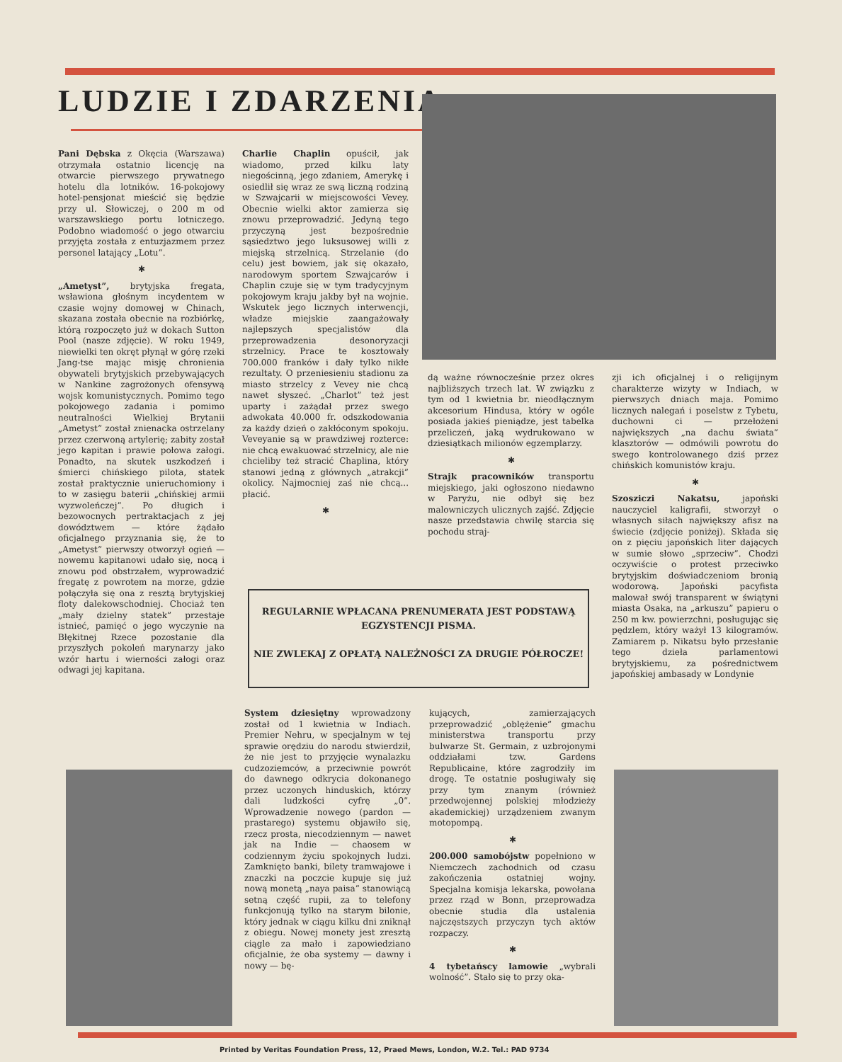LUDZIE I ZDARZENIA
Pani Dębska z Okęcia (Warszawa) otrzymała ostatnio licencję na otwarcie pierwszego prywatnego hotelu dla lotników. 16-pokojowy hotel-pensjonat mieścić się będzie przy ul. Słowiczej, o 200 m od warszawskiego portu lotniczego. Podobno wiadomość o jego otwarciu przyjęta została z entuzjazmem przez personel latający „Lotu”.
✱
„Ametyst”, brytyjska fregata, wsławiona głośnym incydentem w czasie wojny domowej w Chinach, skazana została obecnie na rozbiórkę, którą rozpoczęto już w dokach Sutton Pool (nasze zdjęcie). W roku 1949, niewielki ten okręt płynął w górę rzeki Jang-tse mając misję chronienia obywateli brytyjskich przebywających w Nankine zagrożonych ofensywą wojsk komunistycznych. Pomimo tego pokojowego zadania i pomimo neutralności Wielkiej Brytanii „Ametyst” został znienacka ostrzelany przez czerwoną artylerię; zabity został jego kapitan i prawie połowa załogi. Ponadto, na skutek uszkodzeń i śmierci chińskiego pilota, statek został praktycznie unieruchomiony i to w zasięgu baterii „chińskiej armii wyzwoleńczej”. Po długich i bezowocnych pertraktacjach z jej dowództwem — które żądało oficjalnego przyznania się, że to „Ametyst” pierwszy otworzył ogień — nowemu kapitanowi udało się, nocą i znowu pod obstrzałem, wyprowadzić fregatę z powrotem na morze, gdzie połączyła się ona z resztą brytyjskiej floty dalekowschodniej. Chociaż ten „mały dzielny statek” przestaje istnieć, pamięć o jego wyczynie na Błękitnej Rzece pozostanie dla przyszłych pokoleń marynarzy jako wzór hartu i wierności załogi oraz odwagi jej kapitana.
Charlie Chaplin opuścił, jak wiadomo, przed kilku laty niegościnną, jego zdaniem, Amerykę i osiedlił się wraz ze swą liczną rodziną w Szwajcarii w miejscowości Vevey. Obecnie wielki aktor zamierza się znowu przeprowadzić. Jedyną tego przyczyną jest bezpośrednie sąsiedztwo jego luksusowej willi z miejską strzelnicą. Strzelanie (do celu) jest bowiem, jak się okazało, narodowym sportem Szwajcarów i Chaplin czuje się w tym tradycyjnym pokojowym kraju jakby był na wojnie. Wskutek jego licznych interwencji, władze miejskie zaangażowały najlepszych specjalistów dla przeprowadzenia desonoryzacji strzelnicy. Prace te kosztowały 700.000 franków i dały tylko nikłe rezultaty. O przeniesieniu stadionu za miasto strzelcy z Vevey nie chcą nawet słyszeć. „Charlot” też jest uparty i zażądał przez swego adwokata 40.000 fr. odszkodowania za każdy dzień o zakłóconym spokoju. Veveyanie są w prawdziwej rozterce: nie chcą ewakuować strzelnicy, ale nie chcieliby też stracić Chaplina, który stanowi jedną z głównych „atrakcji” okolicy. Najmocniej zaś nie chcą... płacić.
✱
dą ważne równocześnie przez okres najbliższych trzech lat. W związku z tym od 1 kwietnia br. nieodłącznym akcesorium Hindusa, który w ogóle posiada jakieś pieniądze, jest tabelka przeliczeń, jaką wydrukowano w dziesiątkach milionów egzemplarzy.
✱
Strajk pracowników transportu miejskiego, jaki ogłoszono niedawno w Paryżu, nie odbył się bez malowniczych ulicznych zajść. Zdjęcie nasze przedstawia chwilę starcia się pochodu straj-
zji ich oficjalnej i o religijnym charakterze wizyty w Indiach, w pierwszych dniach maja. Pomimo licznych nalegań i poselstw z Tybetu, duchowni ci — przełożeni największych „na dachu świata” klasztorów — odmówili powrotu do swego kontrolowanego dziś przez chińskich komunistów kraju.
✱
Szosziczi Nakatsu, japoński nauczyciel kaligrafii, stworzył o własnych siłach największy afisz na świecie (zdjęcie poniżej). Składa się on z pięciu japońskich liter dających w sumie słowo „sprzeciw”. Chodzi oczywiście o protest przeciwko brytyjskim doświadczeniom bronią wodorową. Japoński pacyfista malował swój transparent w świątyni miasta Osaka, na „arkuszu” papieru o 250 m kw. powierzchni, posługując się pędzlem, który ważył 13 kilogramów. Zamiarem p. Nikatsu było przesłanie tego dzieła parlamentowi brytyjskiemu, za pośrednictwem japońskiej ambasady w Londynie
REGULARNIE WPŁACANA PRENUMERATA JEST PODSTAWĄ EGZYSTENCJI PISMA.
NIE ZWLEKAJ Z OPŁATĄ NALEŻNOŚCI ZA DRUGIE PÓŁROCZE!
System dziesiętny wprowadzony został od 1 kwietnia w Indiach. Premier Nehru, w specjalnym w tej sprawie orędziu do narodu stwierdził, że nie jest to przyjęcie wynalazku cudzoziemców, a przeciwnie powrót do dawnego odkrycia dokonanego przez uczonych hinduskich, którzy dali ludzkości cyfrę „0”. Wprowadzenie nowego (pardon — prastarego) systemu objawiło się, rzecz prosta, niecodziennym — nawet jak na Indie — chaosem w codziennym życiu spokojnych ludzi. Zamknięto banki, bilety tramwajowe i znaczki na poczcie kupuje się już nową monetą „naya paisa” stanowiącą setną część rupii, za to telefony funkcjonują tylko na starym bilonie, który jednak w ciągu kilku dni zniknął z obiegu. Nowej monety jest zresztą ciągle za mało i zapowiedziano oficjalnie, że oba systemy — dawny i nowy — bę-
kujących, zamierzających przeprowadzić „oblężenie” gmachu ministerstwa transportu przy bulwarze St. Germain, z uzbrojonymi oddziałami tzw. Gardens Republicaine, które zagrodziły im drogę. Te ostatnie posługiwały się przy tym znanym (również przedwojennej polskiej młodzieży akademickiej) urządzeniem zwanym motopompą.
✱
200.000 samobójstw popełniono w Niemczech zachodnich od czasu zakończenia ostatniej wojny. Specjalna komisja lekarska, powołana przez rząd w Bonn, przeprowadza obecnie studia dla ustalenia najczęstszych przyczyn tych aktów rozpaczy.
✱
4 tybetańscy lamowie „wybrali wolność”. Stało się to przy oka-
Printed by Veritas Foundation Press, 12, Praed Mews, London, W.2. Tel.: PAD 9734